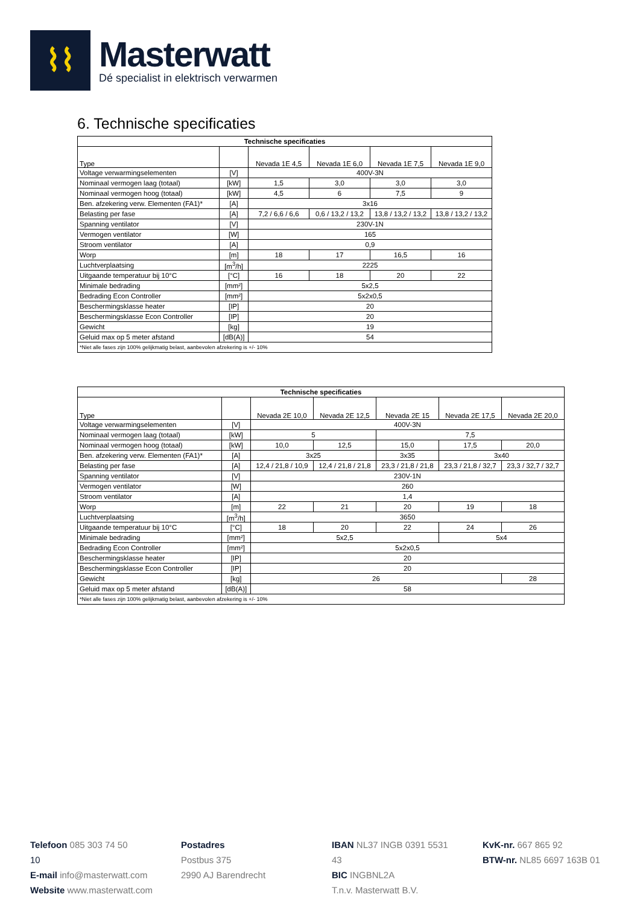⌇⌇
Masterwatt
Dé specialist in elektrisch verwarmen
6. Technische specificaties
| Technische specificaties | | | | | |
| --- | --- | --- | --- | --- | --- |
| Type | | Nevada 1E 4,5 | Nevada 1E 6,0 | Nevada 1E 7,5 | Nevada 1E 9,0 |
| Voltage verwarmingselementen | [V] | 400V-3N | | | |
| Nominaal vermogen laag (totaal) | [kW] | 1,5 | 3,0 | 3,0 | 3,0 |
| Nominaal vermogen hoog (totaal) | [kW] | 4,5 | 6 | 7,5 | 9 |
| Ben. afzekering verw. Elementen (FA1)* | [A] | 3x16 | | | |
| Belasting per fase | [A] | 7,2 / 6,6 / 6,6 | 0,6 / 13,2 / 13,2 | 13,8 / 13,2 / 13,2 | 13,8 / 13,2 / 13,2 |
| Spanning ventilator | [V] | 230V-1N | | | |
| Vermogen ventilator | [W] | 165 | | | |
| Stroom ventilator | [A] | 0,9 | | | |
| Worp | [m] | 18 | 17 | 16,5 | 16 |
| Luchtverplaatsing | [m<sup>3</sup>/h] | 2225 | | | |
| Uitgaande temperatuur bij 10°C | [°C] | 16 | 18 | 20 | 22 |
| Minimale bedrading | [mm²] | 5x2,5 | | | |
| Bedrading Econ Controller | [mm²] | 5x2x0,5 | | | |
| Beschermingsklasse heater | [IP] | 20 | | | |
| Beschermingsklasse Econ Controller | [IP] | 20 | | | |
| Gewicht | [kg] | 19 | | | |
| Geluid max op 5 meter afstand | [dB(A)] | 54 | | | |
| *Niet alle fases zijn 100% gelijkmatig belast, aanbevolen afzekering is +/- 10% | | | | | |
| Technische specificaties | | | | | | |
| --- | --- | --- | --- | --- | --- | --- |
| Type | | Nevada 2E 10,0 | Nevada 2E 12,5 | Nevada 2E 15 | Nevada 2E 17,5 | Nevada 2E 20,0 |
| Voltage verwarmingselementen | [V] | 400V-3N | | | | |
| Nominaal vermogen laag (totaal) | [kW] | 5 | | 7,5 | | |
| Nominaal vermogen hoog (totaal) | [kW] | 10,0 | 12,5 | 15,0 | 17,5 | 20,0 |
| Ben. afzekering verw. Elementen (FA1)* | [A] | 3x25 | | 3x35 | 3x40 | |
| Belasting per fase | [A] | 12,4 / 21,8 / 10,9 | 12,4 / 21,8 / 21,8 | 23,3 / 21,8 / 21,8 | 23,3 / 21,8 / 32,7 | 23,3 / 32,7 / 32,7 |
| Spanning ventilator | [V] | 230V-1N | | | | |
| Vermogen ventilator | [W] | 260 | | | | |
| Stroom ventilator | [A] | 1,4 | | | | |
| Worp | [m] | 22 | 21 | 20 | 19 | 18 |
| Luchtverplaatsing | [m<sup>3</sup>/h] | 3650 | | | | |
| Uitgaande temperatuur bij 10°C | [°C] | 18 | 20 | 22 | 24 | 26 |
| Minimale bedrading | [mm²] | 5x2,5 | | | 5x4 | |
| Bedrading Econ Controller | [mm²] | 5x2x0,5 | | | | |
| Beschermingsklasse heater | [IP] | 20 | | | | |
| Beschermingsklasse Econ Controller | [IP] | 20 | | | | |
| Gewicht | [kg] | 26 | | | | 28 |
| Geluid max op 5 meter afstand | [dB(A)] | 58 | | | | |
| *Niet alle fases zijn 100% gelijkmatig belast, aanbevolen afzekering is +/- 10% | | | | | | |
Telefoon 085 303 74 50
10
E-mail info@masterwatt.com
Website www.masterwatt.com
Postadres
Postbus 375
2990 AJ Barendrecht
IBAN NL37 INGB 0391 5531 43
BIC INGBNL2A
T.n.v. Masterwatt B.V.
KvK-nr. 667 865 92
BTW-nr. NL85 6697 163B 01